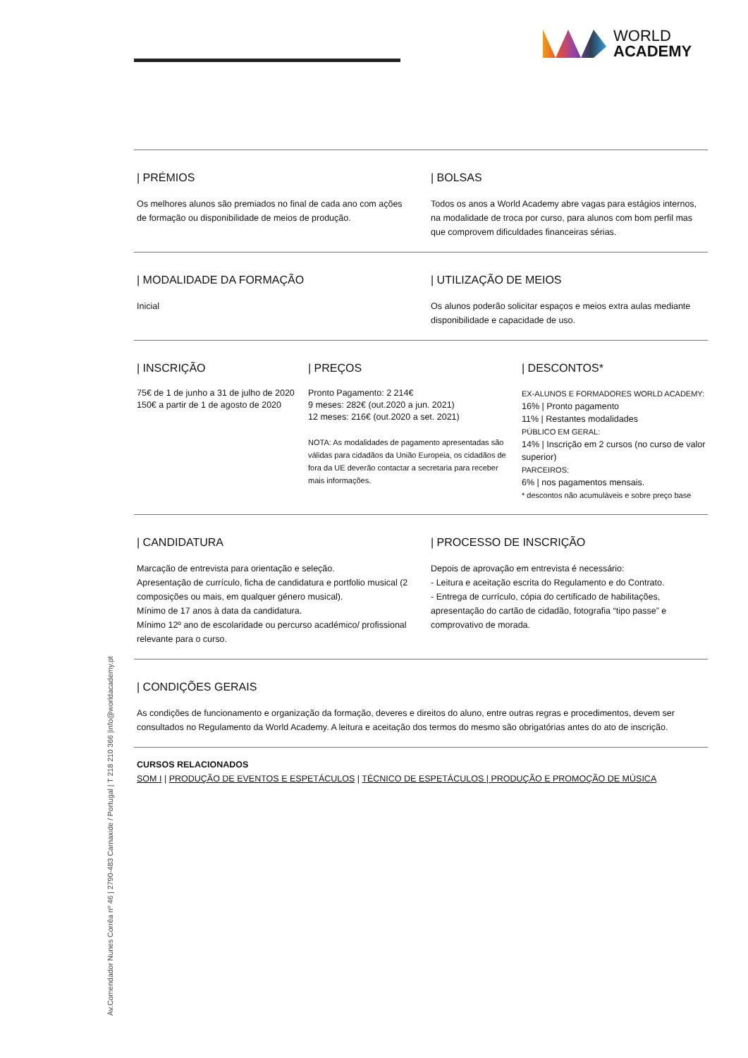WORLD
ACADEMY
| PRÉMIOS
Os melhores alunos são premiados no final de cada ano com ações de formação ou disponibilidade de meios de produção.
| BOLSAS
Todos os anos a World Academy abre vagas para estágios internos, na modalidade de troca por curso, para alunos com bom perfil mas que comprovem dificuldades financeiras sérias.
| MODALIDADE DA FORMAÇÃO
Inicial
| UTILIZAÇÃO DE MEIOS
Os alunos poderão solicitar espaços e meios extra aulas mediante disponibilidade e capacidade de uso.
| INSCRIÇÃO
75€ de 1 de junho a 31 de julho de 2020
150€ a partir de 1 de agosto de 2020
| PREÇOS
Pronto Pagamento: 2 214€
9 meses: 282€ (out.2020 a jun. 2021)
12 meses: 216€ (out.2020 a set. 2021)
NOTA: As modalidades de pagamento apresentadas são válidas para cidadãos da União Europeia, os cidadãos de fora da UE deverão contactar a secretaria para receber mais informações.
| DESCONTOS*
EX-ALUNOS E FORMADORES WORLD ACADEMY:
16% | Pronto pagamento
11% | Restantes modalidades
PÚBLICO EM GERAL:
14% | Inscrição em 2 cursos (no curso de valor superior)
PARCEIROS:
6% | nos pagamentos mensais.
* descontos não acumuláveis e sobre preço base
| CANDIDATURA
Marcação de entrevista para orientação e seleção.
Apresentação de currículo, ficha de candidatura e portfolio musical (2 composições ou mais, em qualquer género musical).
Mínimo de 17 anos à data da candidatura.
Mínimo 12º ano de escolaridade ou percurso académico/ profissional relevante para o curso.
| PROCESSO DE INSCRIÇÃO
Depois de aprovação em entrevista é necessário:
- Leitura e aceitação escrita do Regulamento e do Contrato.
- Entrega de currículo, cópia do certificado de habilitações, apresentação do cartão de cidadão, fotografia “tipo passe” e comprovativo de morada.
| CONDIÇÕES GERAIS
As condições de funcionamento e organização da formação, deveres e direitos do aluno, entre outras regras e procedimentos, devem ser consultados no Regulamento da World Academy. A leitura e aceitação dos termos do mesmo são obrigatórias antes do ato de inscrição.
CURSOS RELACIONADOS
SOM I | PRODUÇÃO DE EVENTOS E ESPETÁCULOS | TÉCNICO DE ESPETÁCULOS | PRODUÇÃO E PROMOÇÃO DE MÚSICA
Av.Comendador Nunes Corrêa nº 46 | 2790-483 Carnaxide / Portugal | T 218 210 366 |info@worldacademy.pt